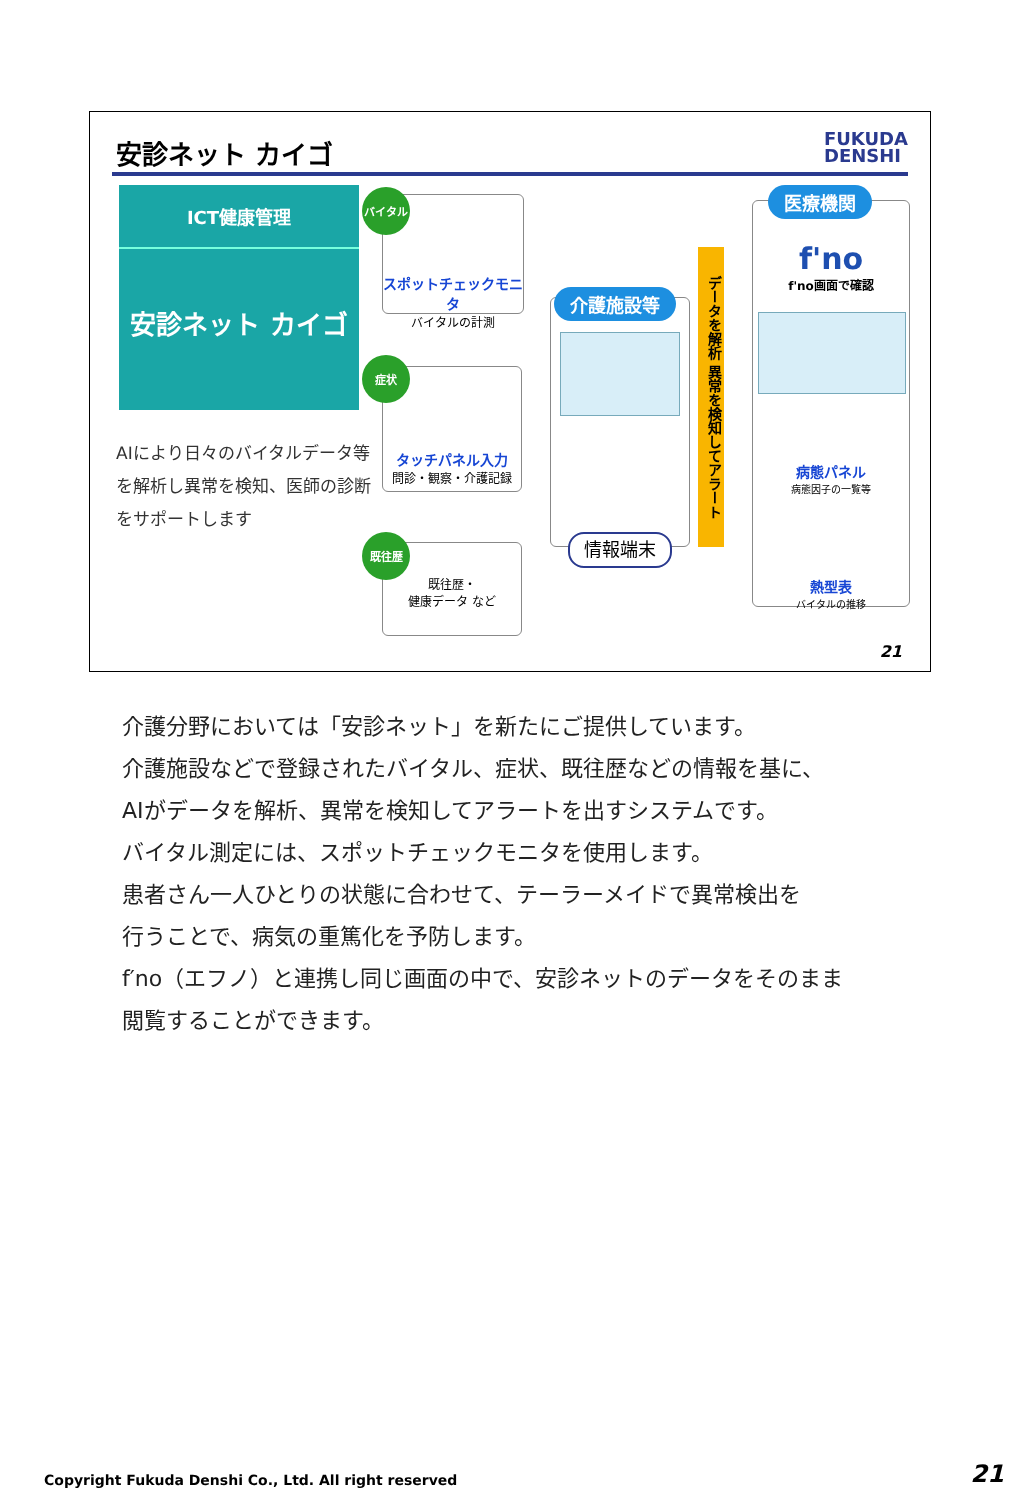安診ネット カイゴ
FUKUDA
DENSHI
ICT健康管理
安診ネット カイゴ
AIにより日々のバイタルデータ等を解析し異常を検知、医師の診断をサポートします
スポットチェックモニタ
バイタルの計測
バイタル
タッチパネル入力
問診・観察・介護記録
症状
既往歴・
健康データ など
既往歴
介護施設等
情報端末
データを解析 異常を検知してアラート
f'no
f'no画面で確認
病態パネル
病態因子の一覧等
熱型表
バイタルの推移
医療機関
21
介護分野においては「安診ネット」を新たにご提供しています。
介護施設などで登録されたバイタル、症状、既往歴などの情報を基に、
AIがデータを解析、異常を検知してアラートを出すシステムです。
バイタル測定には、スポットチェックモニタを使用します。
患者さん一人ひとりの状態に合わせて、テーラーメイドで異常検出を
行うことで、病気の重篤化を予防します。
f′no（エフノ）と連携し同じ画面の中で、安診ネットのデータをそのまま
閲覧することができます。
Copyright Fukuda Denshi Co., Ltd. All right reserved
21